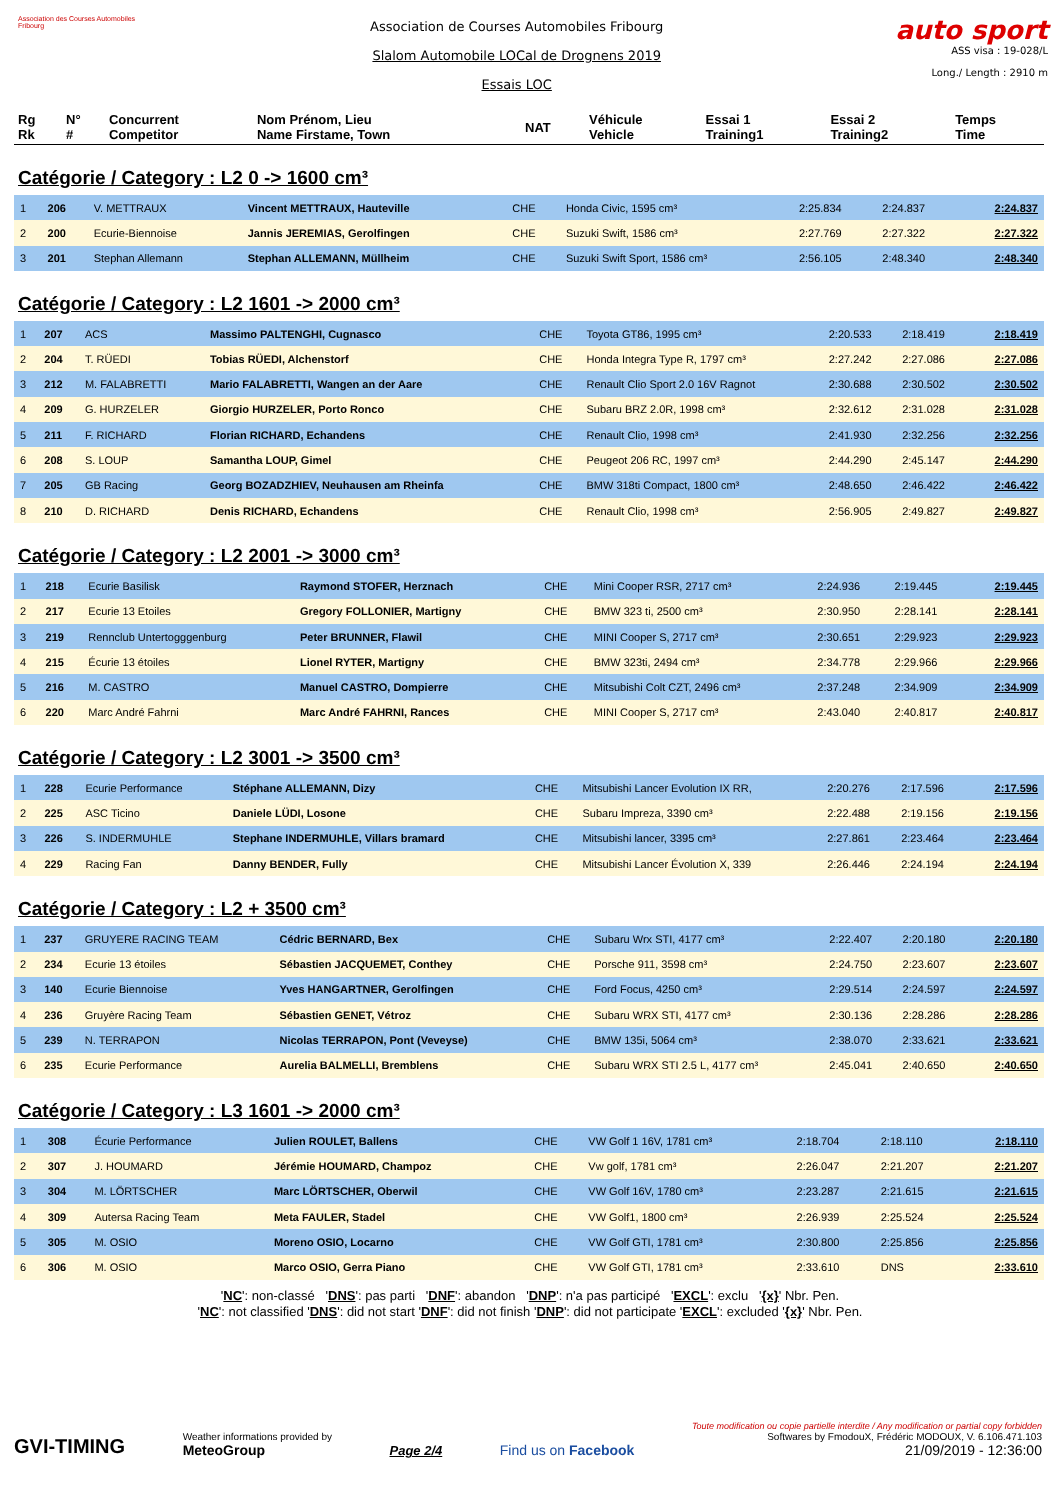Association des Courses Automobiles Fribourg
Association de Courses Automobiles Fribourg
Slalom Automobile LOCal de Drognens 2019
Essais LOC
auto sport
ASS visa : 19-028/L
Long./ Length : 2910 m
| Rg Rk | N° # | Concurrent Competitor | Nom Prénom, Lieu Name Firstame, Town | NAT | Véhicule Vehicle | Essai 1 Training1 | Essai 2 Training2 | Temps Time |
| --- | --- | --- | --- | --- | --- | --- | --- | --- |
Catégorie / Category : L2 0 -> 1600 cm³
| 1 | 206 | V. METTRAUX | Vincent METTRAUX, Hauteville | CHE | Honda Civic, 1595 cm³ | 2:25.834 | 2:24.837 | 2:24.837 |
| 2 | 200 | Ecurie-Biennoise | Jannis JEREMIAS, Gerolfingen | CHE | Suzuki Swift, 1586 cm³ | 2:27.769 | 2:27.322 | 2:27.322 |
| 3 | 201 | Stephan Allemann | Stephan ALLEMANN, Müllheim | CHE | Suzuki Swift Sport, 1586 cm³ | 2:56.105 | 2:48.340 | 2:48.340 |
Catégorie / Category : L2 1601 -> 2000 cm³
| 1 | 207 | ACS | Massimo PALTENGHI, Cugnasco | CHE | Toyota GT86, 1995 cm³ | 2:20.533 | 2:18.419 | 2:18.419 |
| 2 | 204 | T. RÜEDI | Tobias RÜEDI, Alchenstorf | CHE | Honda Integra Type R, 1797 cm³ | 2:27.242 | 2:27.086 | 2:27.086 |
| 3 | 212 | M. FALABRETTI | Mario FALABRETTI, Wangen an der Aare | CHE | Renault Clio Sport 2.0 16V Ragnot | 2:30.688 | 2:30.502 | 2:30.502 |
| 4 | 209 | G. HURZELER | Giorgio HURZELER, Porto Ronco | CHE | Subaru BRZ 2.0R, 1998 cm³ | 2:32.612 | 2:31.028 | 2:31.028 |
| 5 | 211 | F. RICHARD | Florian RICHARD, Echandens | CHE | Renault Clio, 1998 cm³ | 2:41.930 | 2:32.256 | 2:32.256 |
| 6 | 208 | S. LOUP | Samantha LOUP, Gimel | CHE | Peugeot 206 RC, 1997 cm³ | 2:44.290 | 2:45.147 | 2:44.290 |
| 7 | 205 | GB Racing | Georg BOZADZHIEV, Neuhausen am Rheinfa | CHE | BMW 318ti Compact, 1800 cm³ | 2:48.650 | 2:46.422 | 2:46.422 |
| 8 | 210 | D. RICHARD | Denis RICHARD, Echandens | CHE | Renault Clio, 1998 cm³ | 2:56.905 | 2:49.827 | 2:49.827 |
Catégorie / Category : L2 2001 -> 3000 cm³
| 1 | 218 | Ecurie Basilisk | Raymond STOFER, Herznach | CHE | Mini Cooper RSR, 2717 cm³ | 2:24.936 | 2:19.445 | 2:19.445 |
| 2 | 217 | Ecurie 13 Etoiles | Gregory FOLLONIER, Martigny | CHE | BMW 323 ti, 2500 cm³ | 2:30.950 | 2:28.141 | 2:28.141 |
| 3 | 219 | Rennclub Untertogggenburg | Peter BRUNNER, Flawil | CHE | MINI Cooper S, 2717 cm³ | 2:30.651 | 2:29.923 | 2:29.923 |
| 4 | 215 | Écurie 13 étoiles | Lionel RYTER, Martigny | CHE | BMW 323ti, 2494 cm³ | 2:34.778 | 2:29.966 | 2:29.966 |
| 5 | 216 | M. CASTRO | Manuel CASTRO, Dompierre | CHE | Mitsubishi Colt CZT, 2496 cm³ | 2:37.248 | 2:34.909 | 2:34.909 |
| 6 | 220 | Marc André Fahrni | Marc André FAHRNI, Rances | CHE | MINI Cooper S, 2717 cm³ | 2:43.040 | 2:40.817 | 2:40.817 |
Catégorie / Category : L2 3001 -> 3500 cm³
| 1 | 228 | Ecurie Performance | Stéphane ALLEMANN, Dizy | CHE | Mitsubishi Lancer Evolution IX RR, | 2:20.276 | 2:17.596 | 2:17.596 |
| 2 | 225 | ASC Ticino | Daniele LÜDI, Losone | CHE | Subaru Impreza, 3390 cm³ | 2:22.488 | 2:19.156 | 2:19.156 |
| 3 | 226 | S. INDERMUHLE | Stephane INDERMUHLE, Villars bramard | CHE | Mitsubishi lancer, 3395 cm³ | 2:27.861 | 2:23.464 | 2:23.464 |
| 4 | 229 | Racing Fan | Danny BENDER, Fully | CHE | Mitsubishi Lancer Évolution X, 339 | 2:26.446 | 2:24.194 | 2:24.194 |
Catégorie / Category : L2 + 3500 cm³
| 1 | 237 | GRUYERE RACING TEAM | Cédric BERNARD, Bex | CHE | Subaru Wrx STI, 4177 cm³ | 2:22.407 | 2:20.180 | 2:20.180 |
| 2 | 234 | Ecurie 13 étoiles | Sébastien JACQUEMET, Conthey | CHE | Porsche 911, 3598 cm³ | 2:24.750 | 2:23.607 | 2:23.607 |
| 3 | 140 | Ecurie Biennoise | Yves HANGARTNER, Gerolfingen | CHE | Ford Focus, 4250 cm³ | 2:29.514 | 2:24.597 | 2:24.597 |
| 4 | 236 | Gruyère Racing Team | Sébastien GENET, Vétroz | CHE | Subaru WRX STI, 4177 cm³ | 2:30.136 | 2:28.286 | 2:28.286 |
| 5 | 239 | N. TERRAPON | Nicolas TERRAPON, Pont (Veveyse) | CHE | BMW 135i, 5064 cm³ | 2:38.070 | 2:33.621 | 2:33.621 |
| 6 | 235 | Ecurie Performance | Aurelia BALMELLI, Bremblens | CHE | Subaru WRX STI 2.5 L, 4177 cm³ | 2:45.041 | 2:40.650 | 2:40.650 |
Catégorie / Category : L3 1601 -> 2000 cm³
| 1 | 308 | Écurie Performance | Julien ROULET, Ballens | CHE | VW Golf 1 16V, 1781 cm³ | 2:18.704 | 2:18.110 | 2:18.110 |
| 2 | 307 | J. HOUMARD | Jérémie HOUMARD, Champoz | CHE | Vw golf, 1781 cm³ | 2:26.047 | 2:21.207 | 2:21.207 |
| 3 | 304 | M. LÖRTSCHER | Marc LÖRTSCHER, Oberwil | CHE | VW Golf 16V, 1780 cm³ | 2:23.287 | 2:21.615 | 2:21.615 |
| 4 | 309 | Autersa Racing Team | Meta FAULER, Stadel | CHE | VW Golf1, 1800 cm³ | 2:26.939 | 2:25.524 | 2:25.524 |
| 5 | 305 | M. OSIO | Moreno OSIO, Locarno | CHE | VW Golf GTI, 1781 cm³ | 2:30.800 | 2:25.856 | 2:25.856 |
| 6 | 306 | M. OSIO | Marco OSIO, Gerra Piano | CHE | VW Golf GTI, 1781 cm³ | 2:33.610 | DNS | 2:33.610 |
'NC': non-classé 'DNS': pas parti 'DNF': abandon 'DNP': n'a pas participé 'EXCL': exclu '{x}' Nbr. Pen.
'NC': not classified 'DNS': did not start 'DNF': did not finish 'DNP': did not participate 'EXCL': excluded '{x}' Nbr. Pen.
GVI-TIMING
Weather informations provided by
MeteoGroup
Page 2/4
Find us on Facebook
Toute modification ou copie partielle interdite / Any modification or partial copy forbidden
Softwares by FmodouX, Frédéric MODOUX, V. 6.106.471.103
21/09/2019 - 12:36:00